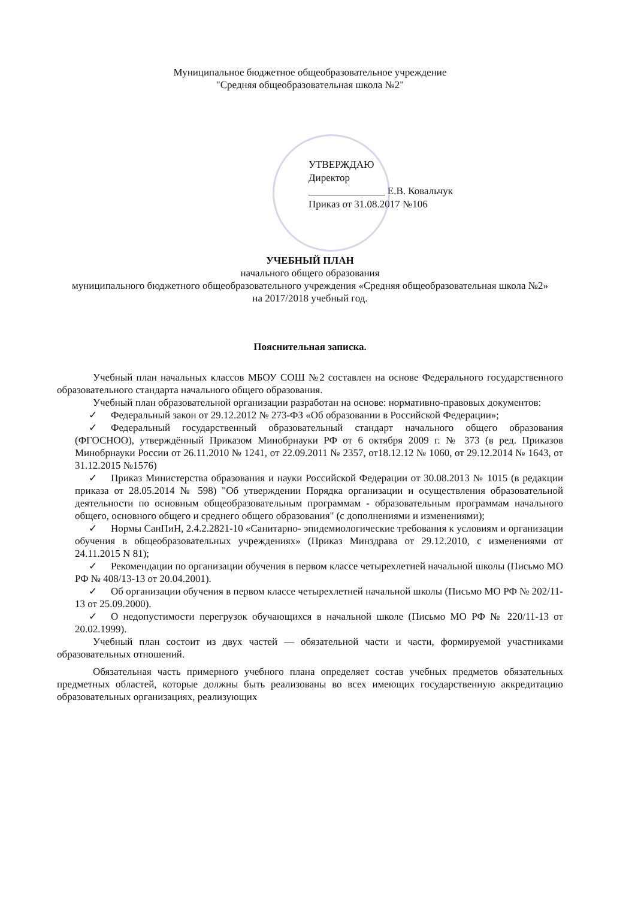Муниципальное бюджетное общеобразовательное учреждение
"Средняя общеобразовательная школа №2"
УТВЕРЖДАЮ
Директор
_______________ Е.В. Ковальчук
Приказ от 31.08.2017 №106
УЧЕБНЫЙ ПЛАН
начального общего образования
муниципального бюджетного общеобразовательного учреждения «Средняя общеобразовательная школа №2»
на 2017/2018 учебный год.
Пояснительная записка.
Учебный план начальных классов МБОУ СОШ №2 составлен на основе Федерального государственного образовательного стандарта начального общего образования.
Учебный план образовательной организации разработан на основе: нормативно-правовых документов:
✓ Федеральный закон от 29.12.2012 № 273-ФЗ «Об образовании в Российской Федерации»;
✓ Федеральный государственный образовательный стандарт начального общего образования (ФГОСНОО), утверждённый Приказом Минобрнауки РФ от 6 октября 2009 г. № 373 (в ред. Приказов Минобрнауки России от 26.11.2010 № 1241, от 22.09.2011 № 2357, от18.12.12 № 1060, от 29.12.2014 № 1643, от 31.12.2015 №1576)
✓ Приказ Министерства образования и науки Российской Федерации от 30.08.2013 № 1015 (в редакции приказа от 28.05.2014 № 598) "Об утверждении Порядка организации и осуществления образовательной деятельности по основным общеобразовательным программам - образовательным программам начального общего, основного общего и среднего общего образования" (с дополнениями и изменениями);
✓ Нормы СанПиН, 2.4.2.2821-10 «Санитарно- эпидемиологические требования к условиям и организации обучения в общеобразовательных учреждениях» (Приказ Минздрава от 29.12.2010, с изменениями от 24.11.2015 N 81);
✓ Рекомендации по организации обучения в первом классе четырехлетней начальной школы (Письмо МО РФ № 408/13-13 от 20.04.2001).
✓ Об организации обучения в первом классе четырехлетней начальной школы (Письмо МО РФ № 202/11-13 от 25.09.2000).
✓ О недопустимости перегрузок обучающихся в начальной школе (Письмо МО РФ № 220/11-13 от 20.02.1999).
Учебный план состоит из двух частей — обязательной части и части, формируемой участниками образовательных отношений.
Обязательная часть примерного учебного плана определяет состав учебных предметов обязательных предметных областей, которые должны быть реализованы во всех имеющих государственную аккредитацию образовательных организациях, реализующих